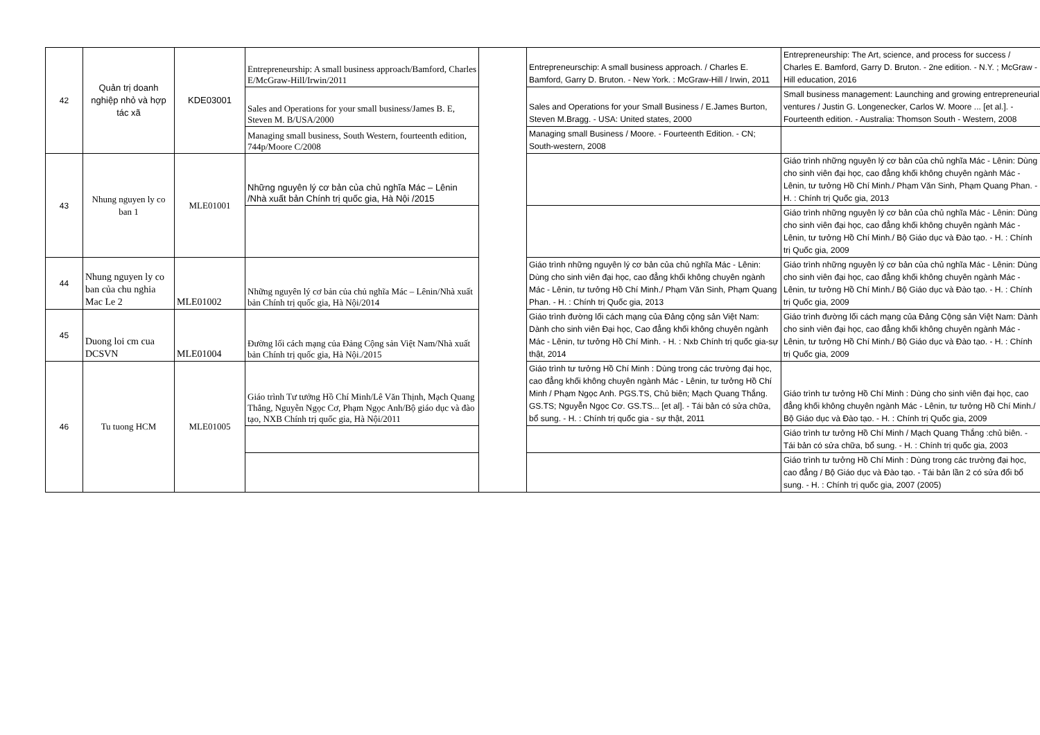| 42 | Quản trị doanh nghiệp nhỏ và hợp tác xã | KDE03001 | Entrepreneurship: A small business approach/Bamford, Charles E/McGraw-Hill/Irwin/2011 | | Entrepreneurschip: A small business approach. / Charles E. Bamford, Garry D. Bruton. - New York. : McGraw-Hill / Irwin, 2011 | Entrepreneurship: The Art, science, and process for success / Charles E. Bamford, Garry D. Bruton. - 2ne edition. - N.Y. ; McGraw - Hill education, 2016 |
| | | | Sales and Operations for your small business/James B. E, Steven M. B/USA/2000 | | Sales and Operations for your Small Business / E.James Burton, Steven M.Bragg. - USA: United states, 2000 | Small business management: Launching and growing entrepreneurial ventures / Justin G. Longenecker, Carlos W. Moore ... [et al.]. - Fourteenth edition. - Australia: Thomson South - Western, 2008 |
| | | | Managing small business, South Western, fourteenth edition, 744p/Moore C/2008 | | Managing small Business / Moore. - Fourteenth Edition. - CN; South-western, 2008 | |
| 43 | Nhung nguyen ly co ban 1 | MLE01001 | Những nguyên lý cơ bản của chủ nghĩa Mác – Lênin /Nhà xuất bản Chính trị quốc gia, Hà Nội /2015 | | | Giáo trình những nguyên lý cơ bản của chủ nghĩa Mác - Lênin: Dùng cho sinh viên đại học, cao đẳng khối không chuyên ngành Mác - Lênin, tư tưởng Hồ Chí Minh./ Phạm Văn Sinh, Phạm Quang Phan. - H. : Chính trị Quốc gia, 2013 |
| | | | | | | Giáo trình những nguyên lý cơ bản của chủ nghĩa Mác - Lênin: Dùng cho sinh viên đại học, cao đẳng khối không chuyên ngành Mác - Lênin, tư tưởng Hồ Chí Minh./ Bộ Giáo dục và Đào tạo. - H. : Chính trị Quốc gia, 2009 |
| 44 | Nhung nguyen ly co ban của chu nghia Mac Le 2 | MLE01002 | Những nguyên lý cơ bản của chủ nghĩa Mác – Lênin/Nhà xuất bản Chính trị quốc gia, Hà Nội/2014 | | Giáo trình những nguyên lý cơ bản của chủ nghĩa Mác - Lênin: Dùng cho sinh viên đại học, cao đẳng khối không chuyên ngành Mác - Lênin, tư tưởng Hồ Chí Minh./ Phạm Văn Sinh, Phạm Quang Phan. - H. : Chính trị Quốc gia, 2013 | Giáo trình những nguyên lý cơ bản của chủ nghĩa Mác - Lênin: Dùng cho sinh viên đại học, cao đẳng khối không chuyên ngành Mác - Lênin, tư tưởng Hồ Chí Minh./ Bộ Giáo dục và Đào tạo. - H. : Chính trị Quốc gia, 2009 |
| 45 | Duong loi cm cua DCSVN | MLE01004 | Đường lối cách mạng của Đảng Cộng sản Việt Nam/Nhà xuất bản Chính trị quốc gia, Hà Nội./2015 | | Giáo trình đường lối cách mạng của Đảng cộng sản Việt Nam: Dành cho sinh viên Đại học, Cao đẳng khối không chuyên ngành Mác - Lênin, tư tưởng Hồ Chí Minh. - H. : Nxb Chính trị quốc gia-sự thật, 2014 | Giáo trình đường lối cách mạng của Đảng Cộng sản Việt Nam: Dành cho sinh viên đại học, cao đẳng khối không chuyên ngành Mác - Lênin, tư tưởng Hồ Chí Minh./ Bộ Giáo dục và Đào tạo. - H. : Chính trị Quốc gia, 2009 |
| 46 | Tu tuong HCM | MLE01005 | Giáo trình Tư tưởng Hồ Chí Minh/Lê Văn Thịnh, Mạch Quang Thắng, Nguyễn Ngọc Cơ, Phạm Ngọc Anh/Bộ giáo dục và đào tạo, NXB Chính trị quốc gia, Hà Nội/2011 | | Giáo trình tư tưởng Hồ Chí Minh : Dùng trong các trường đại học, cao đẳng khối không chuyên ngành Mác - Lênin, tư tưởng Hồ Chí Minh / Phạm Ngọc Anh. PGS.TS, Chủ biên; Mạch Quang Thắng. GS.TS; Nguyễn Ngọc Cơ. GS.TS... [et al]. - Tái bản có sửa chữa, bổ sung. - H. : Chính trị quốc gia - sự thật, 2011 | Giáo trình tư tưởng Hồ Chí Minh : Dùng cho sinh viên đại học, cao đẳng khối không chuyên ngành Mác - Lênin, tư tưởng Hồ Chí Minh./ Bộ Giáo dục và Đào tạo. - H. : Chính trị Quốc gia, 2009 |
| | | | | | | Giáo trình tư tưởng Hồ Chí Minh / Mạch Quang Thắng :chủ biên. - Tái bản có sửa chữa, bổ sung. - H. : Chính trị quốc gia, 2003 |
| | | | | | | Giáo trình tư tưởng Hồ Chí Minh : Dùng trong các trường đại học, cao đẳng / Bộ Giáo dục và Đào tạo. - Tái bản lần 2 có sửa đổi bổ sung. - H. : Chính trị quốc gia, 2007 (2005) |